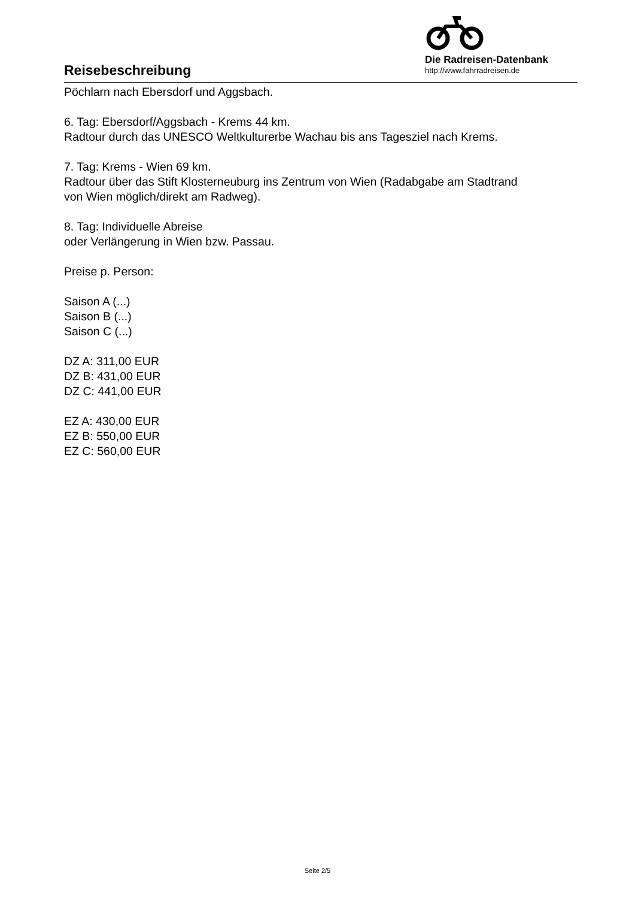Reisebeschreibung
Die Radreisen-Datenbank
http://www.fahrradreisen.de
Pöchlarn nach Ebersdorf und Aggsbach.
6. Tag: Ebersdorf/Aggsbach - Krems 44 km.
Radtour durch das UNESCO Weltkulturerbe Wachau bis ans Tagesziel nach Krems.
7. Tag: Krems - Wien 69 km.
Radtour über das Stift Klosterneuburg ins Zentrum von Wien (Radabgabe am Stadtrand
von Wien möglich/direkt am Radweg).
8. Tag: Individuelle Abreise
oder Verlängerung in Wien bzw. Passau.
Preise p. Person:
Saison A (...)
Saison B (...)
Saison C (...)
DZ A: 311,00 EUR
DZ B: 431,00 EUR
DZ C: 441,00 EUR
EZ A: 430,00 EUR
EZ B: 550,00 EUR
EZ C: 560,00 EUR
Seite 2/5